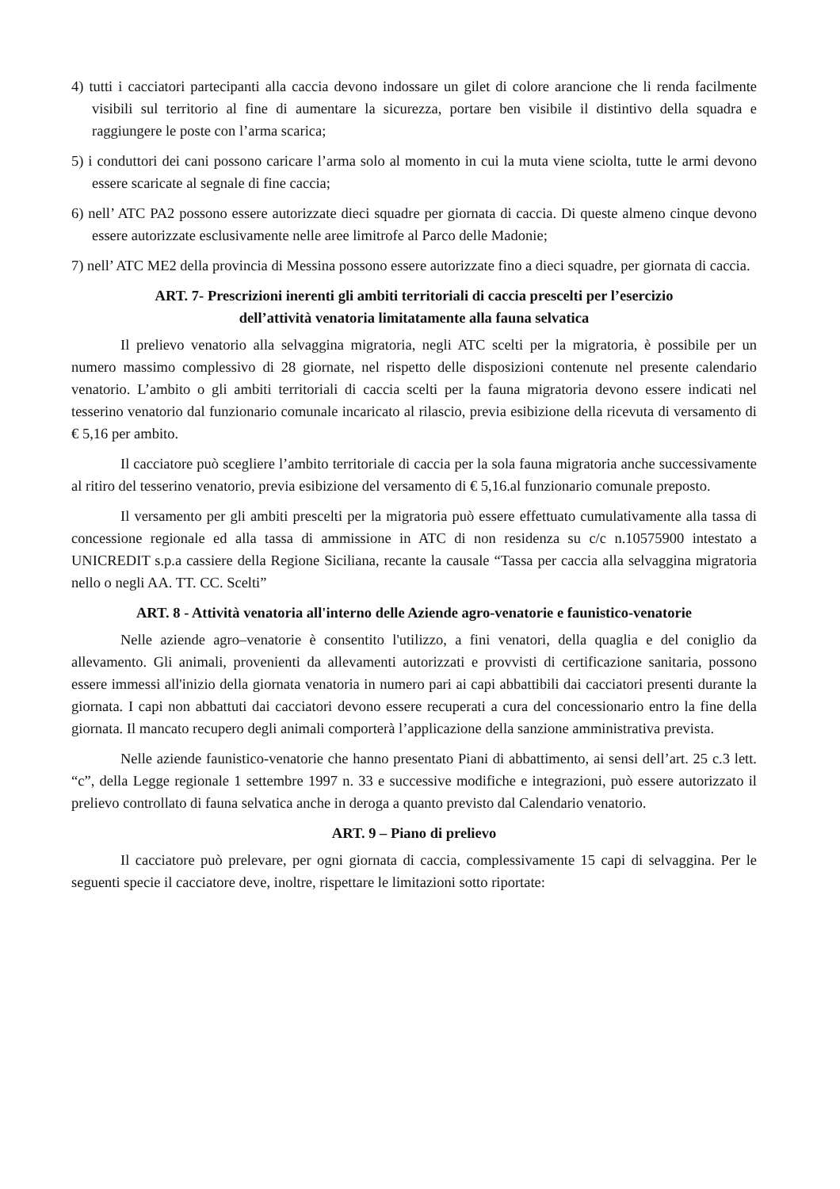4) tutti i cacciatori partecipanti alla caccia devono indossare un gilet di colore arancione che li renda facilmente visibili sul territorio al fine di aumentare la sicurezza, portare ben visibile il distintivo della squadra e raggiungere le poste con l’arma scarica;
5) i conduttori dei cani possono caricare l’arma solo al momento in cui la muta viene sciolta, tutte le armi devono essere scaricate al segnale di fine caccia;
6) nell’ ATC PA2 possono essere autorizzate dieci squadre per giornata di caccia. Di queste almeno cinque devono essere autorizzate esclusivamente nelle aree limitrofe al Parco delle Madonie;
7) nell’ ATC ME2 della provincia di Messina possono essere autorizzate fino a dieci squadre, per giornata di caccia.
ART. 7- Prescrizioni inerenti gli ambiti territoriali di caccia prescelti per l’esercizio
dell’attività venatoria limitatamente alla fauna selvatica
Il prelievo venatorio alla selvaggina migratoria, negli ATC scelti per la migratoria, è possibile per un numero massimo complessivo di 28 giornate, nel rispetto delle disposizioni contenute nel presente calendario venatorio. L’ambito o gli ambiti territoriali di caccia scelti per la fauna migratoria devono essere indicati nel tesserino venatorio dal funzionario comunale incaricato al rilascio, previa esibizione della ricevuta di versamento di € 5,16 per ambito.
Il cacciatore può scegliere l’ambito territoriale di caccia per la sola fauna migratoria anche successivamente al ritiro del tesserino venatorio, previa esibizione del versamento di € 5,16.al funzionario comunale preposto.
Il versamento per gli ambiti prescelti per la migratoria può essere effettuato cumulativamente alla tassa di concessione regionale ed alla tassa di ammissione in ATC di non residenza su c/c n.10575900 intestato a UNICREDIT s.p.a cassiere della Regione Siciliana, recante la causale “Tassa per caccia alla selvaggina migratoria nello o negli AA. TT. CC. Scelti”
ART. 8 - Attività venatoria all'interno delle Aziende agro-venatorie e faunistico-venatorie
Nelle aziende agro–venatorie è consentito l'utilizzo, a fini venatori, della quaglia e del coniglio da allevamento. Gli animali, provenienti da allevamenti autorizzati e provvisti di certificazione sanitaria, possono essere immessi all'inizio della giornata venatoria in numero pari ai capi abbattibili dai cacciatori presenti durante la giornata. I capi non abbattuti dai cacciatori devono essere recuperati a cura del concessionario entro la fine della giornata. Il mancato recupero degli animali comporterà l’applicazione della sanzione amministrativa prevista.
Nelle aziende faunistico-venatorie che hanno presentato Piani di abbattimento, ai sensi dell’art. 25 c.3 lett. “c”, della Legge regionale 1 settembre 1997 n. 33 e successive modifiche e integrazioni, può essere autorizzato il prelievo controllato di fauna selvatica anche in deroga a quanto previsto dal Calendario venatorio.
ART. 9 – Piano di prelievo
Il cacciatore può prelevare, per ogni giornata di caccia, complessivamente 15 capi di selvaggina. Per le seguenti specie il cacciatore deve, inoltre, rispettare le limitazioni sotto riportate: